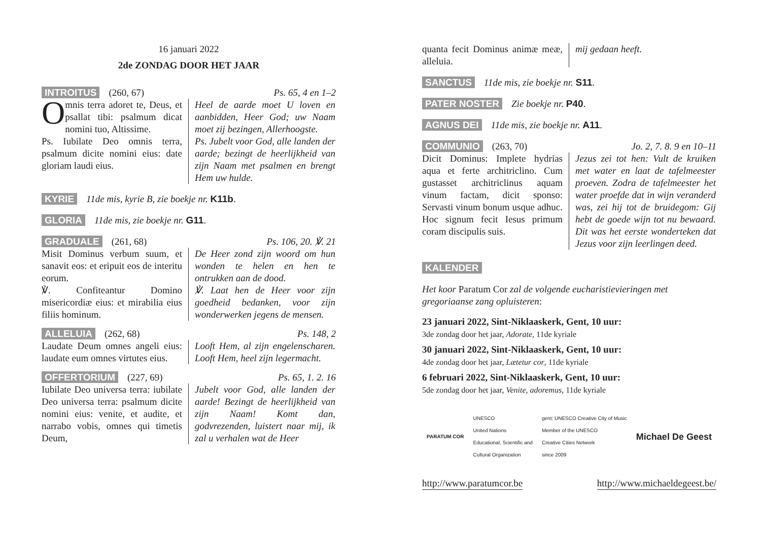16 januari 2022
2de ZONDAG DOOR HET JAAR
INTROITUS (260, 67) Ps. 65, 4 en 1–2
Omnis terra adoret te, Deus, et psallat tibi: psalmum dicat nomini tuo, Altissime.
Ps. Iubilate Deo omnis terra, psalmum dicite nomini eius: date gloriam laudi eius.
Heel de aarde moet U loven en aanbidden, Heer God; uw Naam moet zij bezingen, Allerhoogste.
Ps. Jubelt voor God, alle landen der aarde; bezingt de heerlijkheid van zijn Naam met psalmen en brengt Hem uw hulde.
KYRIE 11de mis, kyrie B, zie boekje nr. K11b.
GLORIA 11de mis, zie boekje nr. G11.
GRADUALE (261, 68) Ps. 106, 20. ℣. 21
Misit Dominus verbum suum, et sanavit eos: et eripuit eos de interitu eorum.
℣. Confiteantur Domino misericordiæ eius: et mirabilia eius filiis hominum.
De Heer zond zijn woord om hun wonden te helen en hen te ontrukken aan de dood.
℣. Laat hen de Heer voor zijn goedheid bedanken, voor zijn wonderwerken jegens de mensen.
ALLELUIA (262, 68) Ps. 148, 2
Laudate Deum omnes angeli eius: laudate eum omnes virtutes eius.
Looft Hem, al zijn engelenscharen. Looft Hem, heel zijn legermacht.
OFFERTORIUM (227, 69) Ps. 65, 1. 2. 16
Iubilate Deo universa terra: iubilate Deo universa terra: psalmum dicite nomini eius: venite, et audite, et narrabo vobis, omnes qui timetis Deum,
Jubelt voor God, alle landen der aarde! Bezingt de heerlijkheid van zijn Naam! Komt dan, godvrezenden, luistert naar mij, ik zal u verhalen wat de Heer
quanta fecit Dominus animæ meæ, alleluia.
mij gedaan heeft.
SANCTUS 11de mis, zie boekje nr. S11.
PATER NOSTER Zie boekje nr. P40.
AGNUS DEI 11de mis, zie boekje nr. A11.
COMMUNIO (263, 70) Jo. 2, 7. 8. 9 en 10–11
Dicit Dominus: Implete hydrias aqua et ferte architriclino. Cum gustasset architriclinus aquam vinum factam, dicit sponso: Servasti vinum bonum usque adhuc. Hoc signum fecit Iesus primum coram discipulis suis.
Jezus zei tot hen: Vult de kruiken met water en laat de tafelmeester proeven. Zodra de tafelmeester het water proefde dat in wijn veranderd was, zei hij tot de bruidegom: Gij hebt de goede wijn tot nu bewaard. Dit was het eerste wonderteken dat Jezus voor zijn leerlingen deed.
KALENDER
Het koor Paratum Cor zal de volgende eucharistievieringen met gregoriaanse zang opluisteren:
23 januari 2022, Sint-Niklaaskerk, Gent, 10 uur:
3de zondag door het jaar, Adorate, 11de kyriale
30 januari 2022, Sint-Niklaaskerk, Gent, 10 uur:
4de zondag door het jaar, Lætetur cor, 11de kyriale
6 februari 2022, Sint-Niklaaskerk, Gent, 10 uur:
5de zondag door het jaar, Venite, adoremus, 11de kyriale
PARATUM COR UNESCO
United Nations
Educational, Scientific and
Cultural Organization gent: UNESCO Creative City of Music
Member of the UNESCO
Creative Cities Network
since 2009 Michael De Geest
http://www.paratumcor.be http://www.michaeldegeest.be/